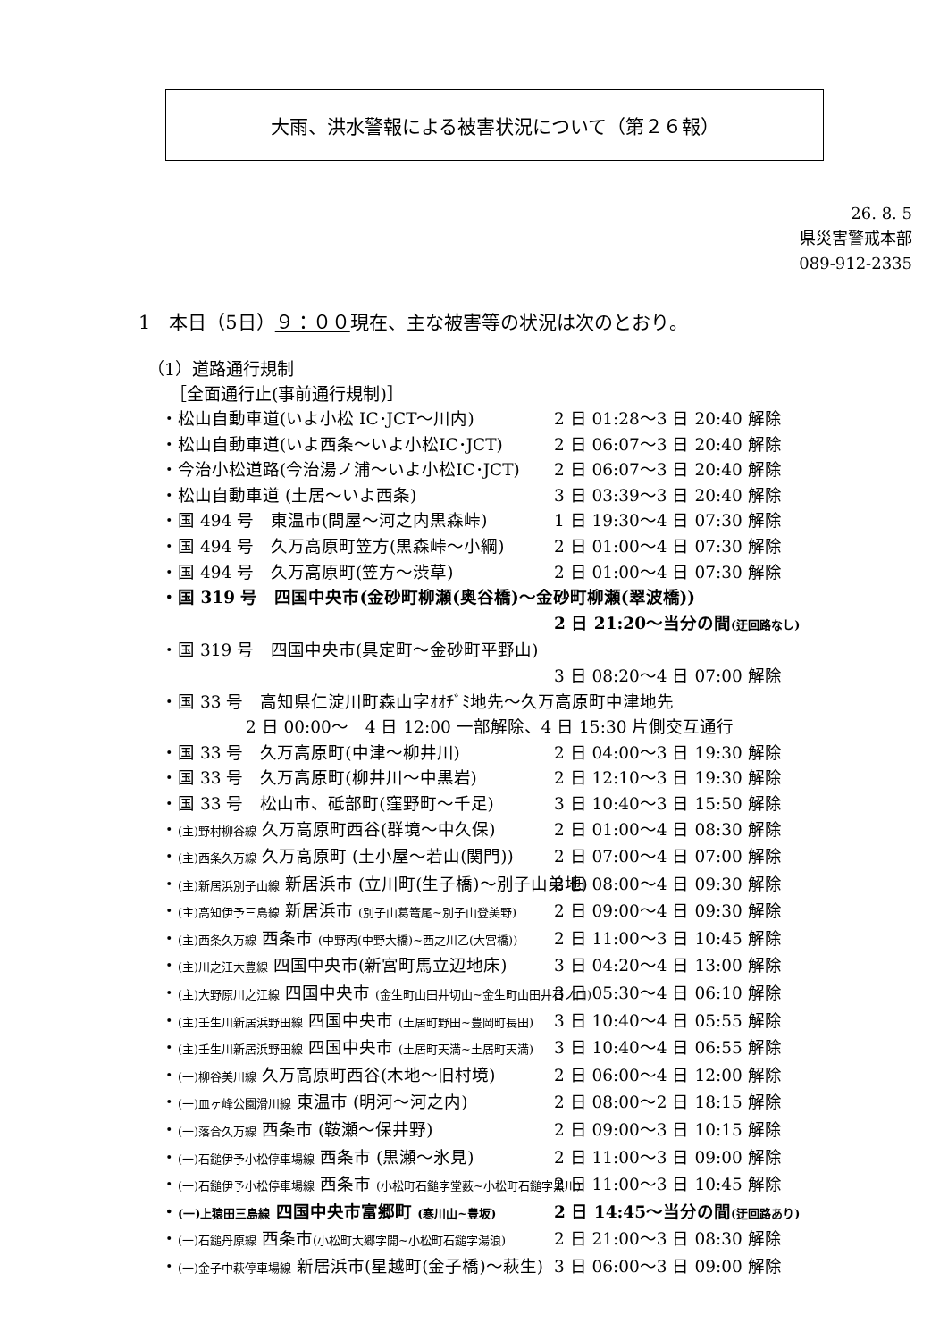大雨、洪水警報による被害状況について（第２６報）
26. 8. 5
県災害警戒本部
089-912-2335
1　本日（5日）９：００現在、主な被害等の状況は次のとおり。
（1）道路通行規制
　 ［全面通行止(事前通行規制)］
・松山自動車道(いよ小松 IC･JCT～川内) 2 日 01:28～3 日 20:40 解除
・松山自動車道(いよ西条～いよ小松IC･JCT) 2 日 06:07～3 日 20:40 解除
・今治小松道路(今治湯ノ浦～いよ小松IC･JCT) 2 日 06:07～3 日 20:40 解除
・松山自動車道 (土居～いよ西条) 3 日 03:39～3 日 20:40 解除
・国 494 号　東温市(問屋～河之内黒森峠) 1 日 19:30～4 日 07:30 解除
・国 494 号　久万高原町笠方(黒森峠～小綱) 2 日 01:00～4 日 07:30 解除
・国 494 号　久万高原町(笠方～渋草) 2 日 01:00～4 日 07:30 解除
・国 319 号　四国中央市(金砂町柳瀬(奥谷橋)～金砂町柳瀬(翠波橋))
2 日 21:20～当分の間(迂回路なし)
・国 319 号　四国中央市(具定町～金砂町平野山)
3 日 08:20～4 日 07:00 解除
・国 33 号　高知県仁淀川町森山字ｵｵﾁﾞﾐ地先～久万高原町中津地先
2 日 00:00～　4 日 12:00 一部解除、4 日 15:30 片側交互通行
・国 33 号　久万高原町(中津～柳井川) 2 日 04:00～3 日 19:30 解除
・国 33 号　久万高原町(柳井川～中黒岩) 2 日 12:10～3 日 19:30 解除
・国 33 号　松山市、砥部町(窪野町～千足) 3 日 10:40～3 日 15:50 解除
・(主)野村柳谷線 久万高原町西谷(群境～中久保) 2 日 01:00～4 日 08:30 解除
・(主)西条久万線 久万高原町 (土小屋～若山(関門)) 2 日 07:00～4 日 07:00 解除
・(主)新居浜別子山線 新居浜市 (立川町(生子橋)～別子山弟地) 2 日 08:00～4 日 09:30 解除
・(主)高知伊予三島線 新居浜市 (別子山葛篭尾~別子山登美野) 2 日 09:00～4 日 09:30 解除
・(主)西条久万線 西条市 (中野丙(中野大橋)~西之川乙(大宮橋)) 2 日 11:00～3 日 10:45 解除
・(主)川之江大豊線 四国中央市(新宮町馬立辺地床) 3 日 04:20～4 日 13:00 解除
・(主)大野原川之江線 四国中央市 (金生町山田井切山~金生町山田井石ノ口) 3 日 05:30～4 日 06:10 解除
・(主)壬生川新居浜野田線 四国中央市 (土居町野田~豊岡町長田) 3 日 10:40～4 日 05:55 解除
・(主)壬生川新居浜野田線 四国中央市 (土居町天満~土居町天満) 3 日 10:40～4 日 06:55 解除
・(一)柳谷美川線 久万高原町西谷(木地～旧村境) 2 日 06:00～4 日 12:00 解除
・(一)皿ヶ峰公園滑川線 東温市 (明河～河之内) 2 日 08:00～2 日 18:15 解除
・(一)落合久万線 西条市 (鞍瀬～保井野) 2 日 09:00～3 日 10:15 解除
・(一)石鎚伊予小松停車場線 西条市 (黒瀬～氷見) 2 日 11:00～3 日 09:00 解除
・(一)石鎚伊予小松停車場線 西条市 (小松町石鎚字堂薮~小松町石鎚字黒川) 2 日 11:00～3 日 10:45 解除
・(一)上猿田三島線 四国中央市富郷町 (寒川山~豊坂) 2 日 14:45～当分の間(迂回路あり)
・(一)石鎚丹原線 西条市(小松町大郷字開~小松町石鎚字湯浪) 2 日 21:00～3 日 08:30 解除
・(一)金子中萩停車場線 新居浜市(星越町(金子橋)～萩生) 3 日 06:00～3 日 09:00 解除